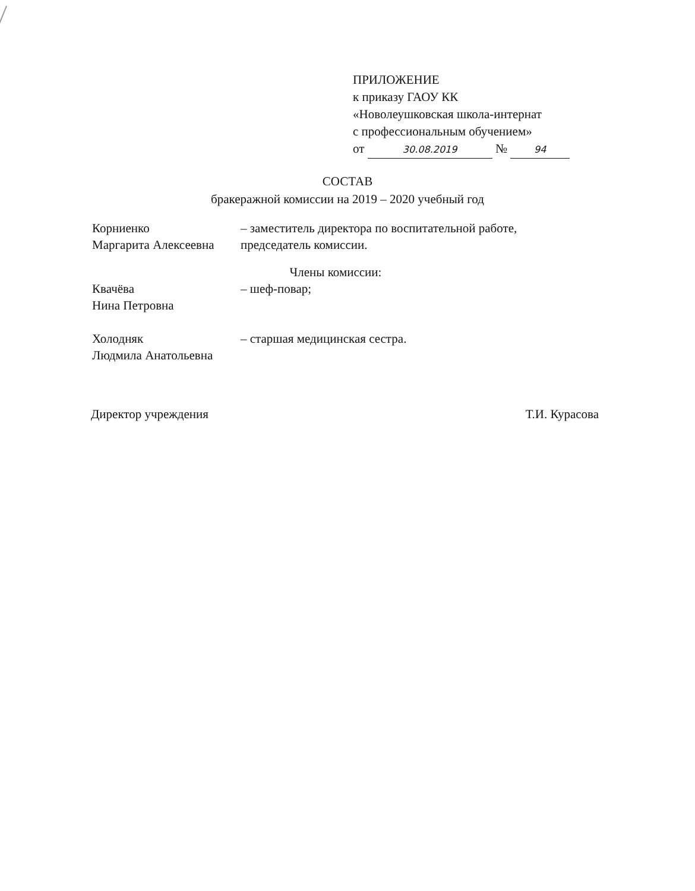ПРИЛОЖЕНИЕ
к приказу ГАОУ КК
«Новолеушковская школа-интернат
с профессиональным обучением»
от 30.08.2019 № 94
СОСТАВ
бракеражной комиссии на 2019 – 2020 учебный год
Корниенко
Маргарита Алексеевна
– заместитель директора по воспитательной работе,
председатель комиссии.
Члены комиссии:
Квачёва
Нина Петровна
– шеф-повар;
Холодняк
Людмила Анатольевна
– старшая медицинская сестра.
Директор учреждения Т.И. Курасова